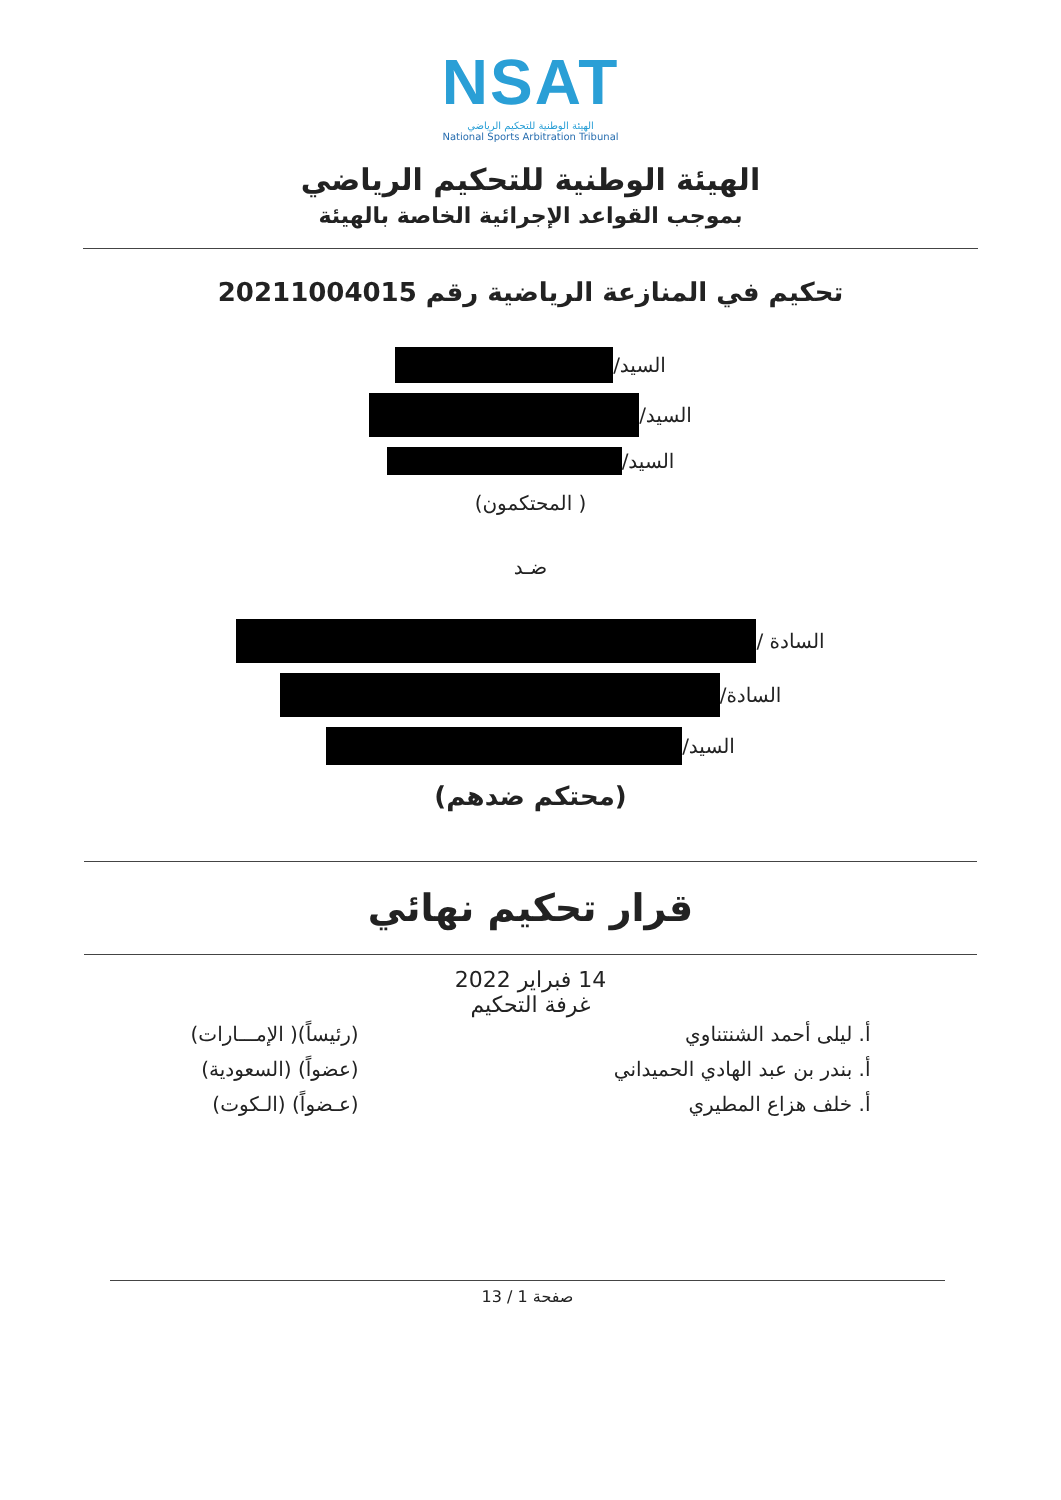NSAT
الهيئة الوطنية للتحكيم الرياضي
National Sports Arbitration Tribunal
الهيئة الوطنية للتحكيم الرياضي
بموجب القواعد الإجرائية الخاصة بالهيئة
تحكيم في المنازعة الرياضية رقم 20211004015
السيد/
السيد/
السيد/
( المحتكمون)
ضـد
السادة /
السادة/
السيد/
(محتكم ضدهم)
قرار تحكيم نهائي
14 فبراير 2022
غرفة التحكيم
أ. ليلى أحمد الشنتناوي
أ. بندر بن عبد الهادي الحميداني
أ. خلف هزاع المطيري
(رئيساً)( الإمـــارات)
(عضواً) (السعودية)
(عـضواً) (الـكوت)
صفحة 1 / 13